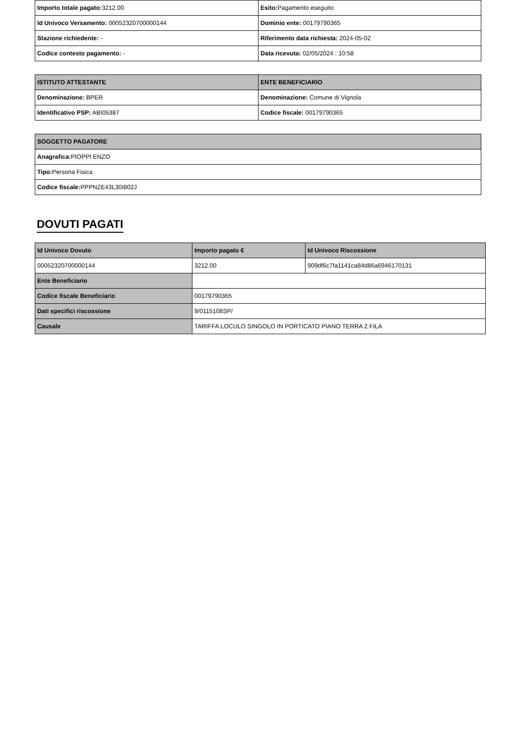| Importo totale pagato: 3212.00 | Esito: Pagamento eseguito |
| Id Univoco Versamento: 00052320700000144 | Dominio ente: 00179790365 |
| Stazione richiedente: - | Riferimento data richiesta: 2024-05-02 |
| Codice contesto pagamento: - | Data ricevuta: 02/05/2024 : 10:58 |
| ISTITUTO ATTESTANTE | ENTE BENEFICIARIO |
| --- | --- |
| Denominazione: BPER | Denominazione: Comune di Vignola |
| Identificativo PSP: ABI05387 | Codice fiscale: 00179790365 |
| SOGGETTO PAGATORE |
| --- |
| Anagrafica: PIOPPI ENZO |
| Tipo: Persona Fisica |
| Codice fiscale: PPPNZE43L30I802J |
DOVUTI PAGATI
| Id Univoco Dovuto | Importo pagato € | Id Univoco Riscossione |
| --- | --- | --- |
| 00052320700000144 | 3212.00 | 909df6c7fa1141ca84d86a6946170131 |
| Ente Beneficiario | | |
| Codice fiscale Beneficiario | 00179790365 | |
| Dati specifici riscossione | 9/0115108SP/ | |
| Causale | TARIFFA LOCULO SINGOLO IN PORTICATO PIANO TERRA 2 FILA | |